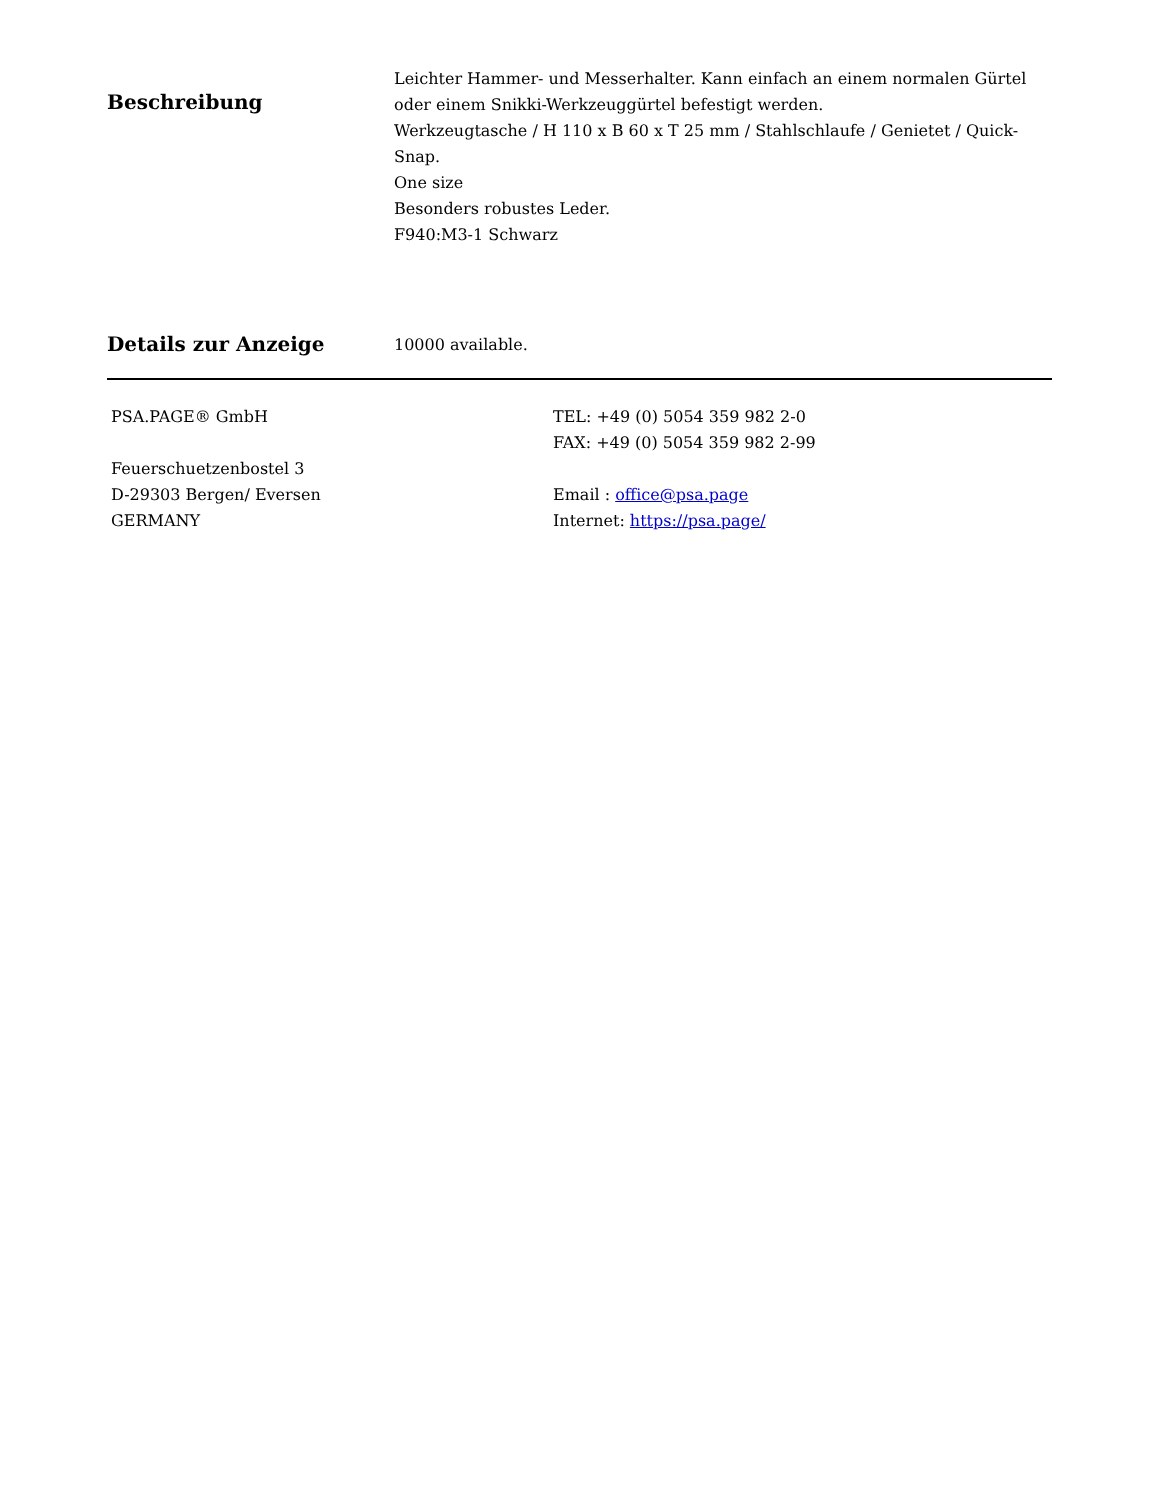Beschreibung
Leichter Hammer- und Messerhalter. Kann einfach an einem normalen Gürtel oder einem Snikki-Werkzeuggürtel befestigt werden.
Werkzeugtasche / H 110 x B 60 x T 25 mm / Stahlschlaufe / Genietet / Quick-Snap.
One size
Besonders robustes Leder.
F940:M3-1 Schwarz
Details zur Anzeige
10000 available.
PSA.PAGE® GmbH
Feuerschuetzenbostel 3
D-29303 Bergen/ Eversen
GERMANY
TEL: +49 (0) 5054 359 982 2-0
FAX: +49 (0) 5054 359 982 2-99
Email : office@psa.page
Internet: https://psa.page/